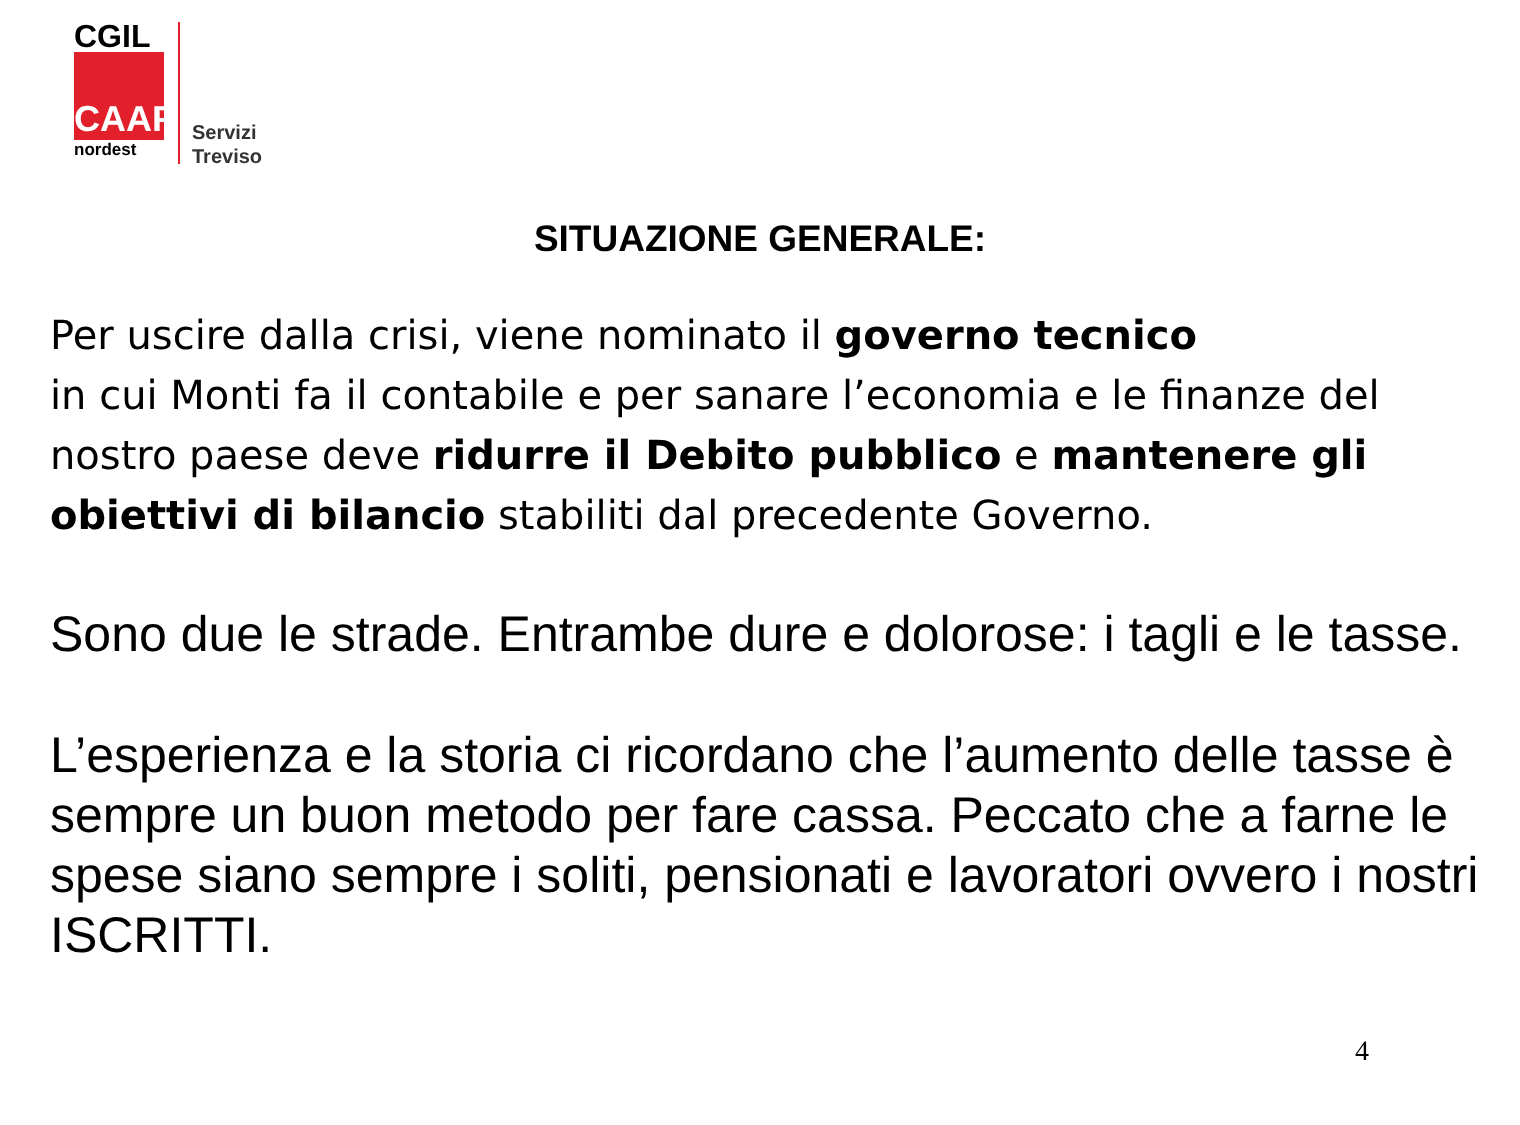CGIL
CAAF
nordest
Servizi
Treviso
SITUAZIONE GENERALE:
Per uscire dalla crisi, viene nominato il governo tecnico
in cui Monti fa il contabile e per sanare l’economia e le finanze del nostro paese deve ridurre il Debito pubblico e mantenere gli obiettivi di bilancio stabiliti dal precedente Governo.
Sono due le strade. Entrambe dure e dolorose: i tagli e le tasse.
L’esperienza e la storia ci ricordano che l’aumento delle tasse è sempre un buon metodo per fare cassa. Peccato che a farne le spese siano sempre i soliti, pensionati e lavoratori ovvero i nostri ISCRITTI.
4